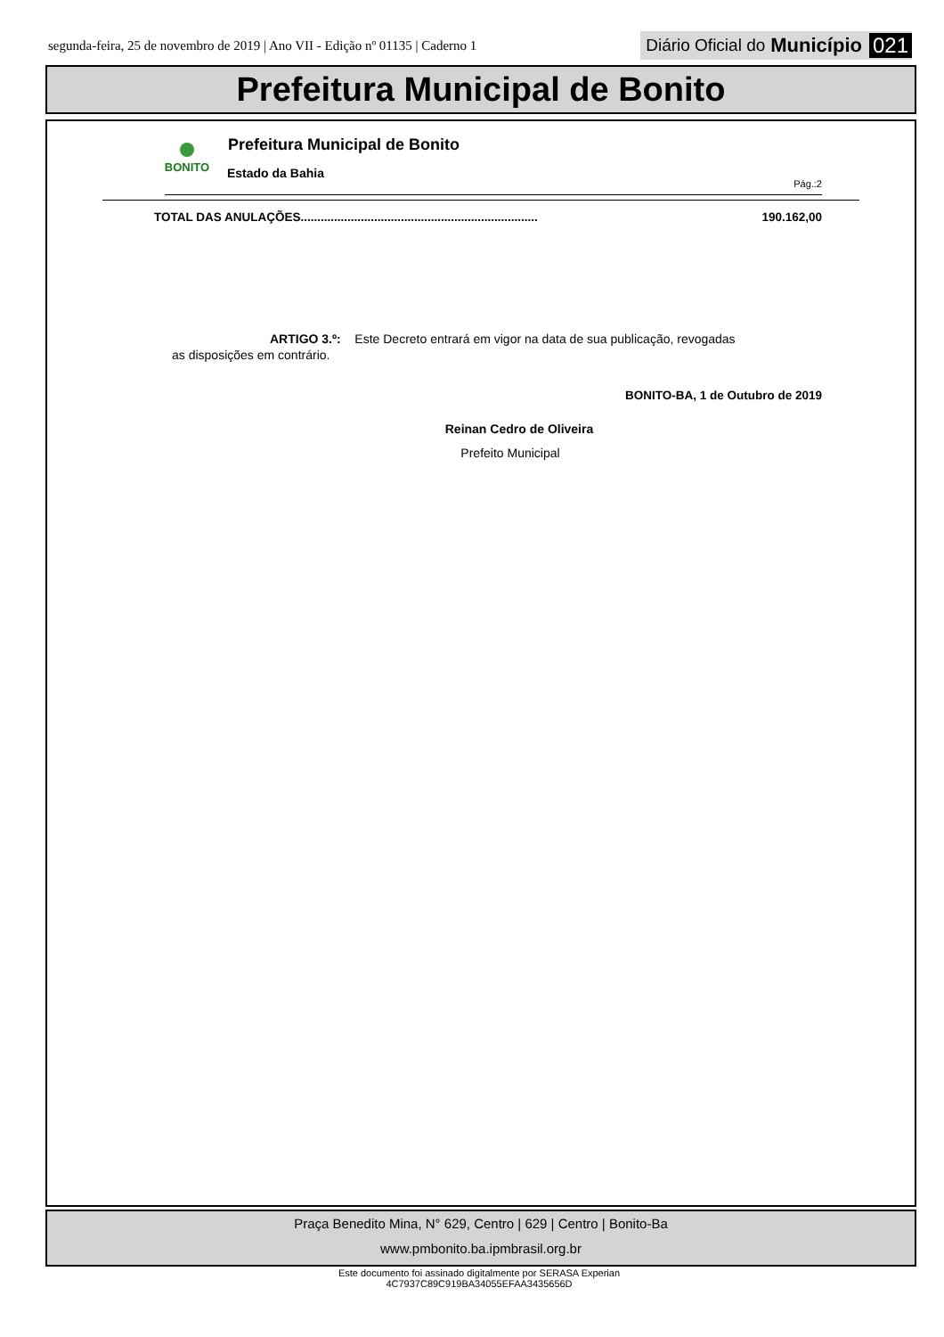segunda-feira, 25 de novembro de 2019 | Ano VII - Edição nº 01135 | Caderno 1 Diário Oficial do Município 021
Prefeitura Municipal de Bonito
BONITO
Prefeitura Municipal de Bonito
Estado da Bahia
Pág.:2
TOTAL DAS ANULAÇÕES.......................................................................
190.162,00
ARTIGO 3.º: Este Decreto entrará em vigor na data de sua publicação, revogadas
as disposições em contrário.
BONITO-BA, 1 de Outubro de 2019
Reinan Cedro de Oliveira
Prefeito Municipal
Praça Benedito Mina, N° 629, Centro | 629 | Centro | Bonito-Ba
www.pmbonito.ba.ipmbrasil.org.br
Este documento foi assinado digitalmente por SERASA Experian
4C7937C89C919BA34055EFAA3435656D